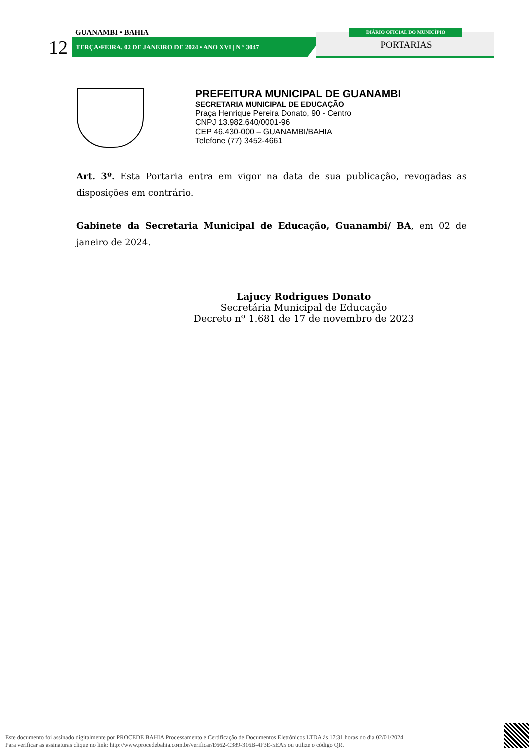GUANAMBI • BAHIA
12
TERÇA•FEIRA, 02 DE JANEIRO DE 2024 • ANO XVI | N º 3047
DIÁRIO OFICIAL DO MUNICÍPIO
PORTARIAS
PREFEITURA MUNICIPAL DE GUANAMBI
SECRETARIA MUNICIPAL DE EDUCAÇÃO
Praça Henrique Pereira Donato, 90 - Centro
CNPJ 13.982.640/0001-96
CEP 46.430-000 – GUANAMBI/BAHIA
Telefone (77) 3452-4661
Art. 3º. Esta Portaria entra em vigor na data de sua publicação, revogadas as disposições em contrário.
Gabinete da Secretaria Municipal de Educação, Guanambi/ BA, em 02 de janeiro de 2024.
Lajucy Rodrigues Donato
Secretária Municipal de Educação
Decreto nº 1.681 de 17 de novembro de 2023
Este documento foi assinado digitalmente por PROCEDE BAHIA Processamento e Certificação de Documentos Eletrônicos LTDA às 17:31 horas do dia 02/01/2024.
Para verificar as assinaturas clique no link: http://www.procedebahia.com.br/verificar/E662-C389-316B-4F3E-5EA5 ou utilize o código QR.